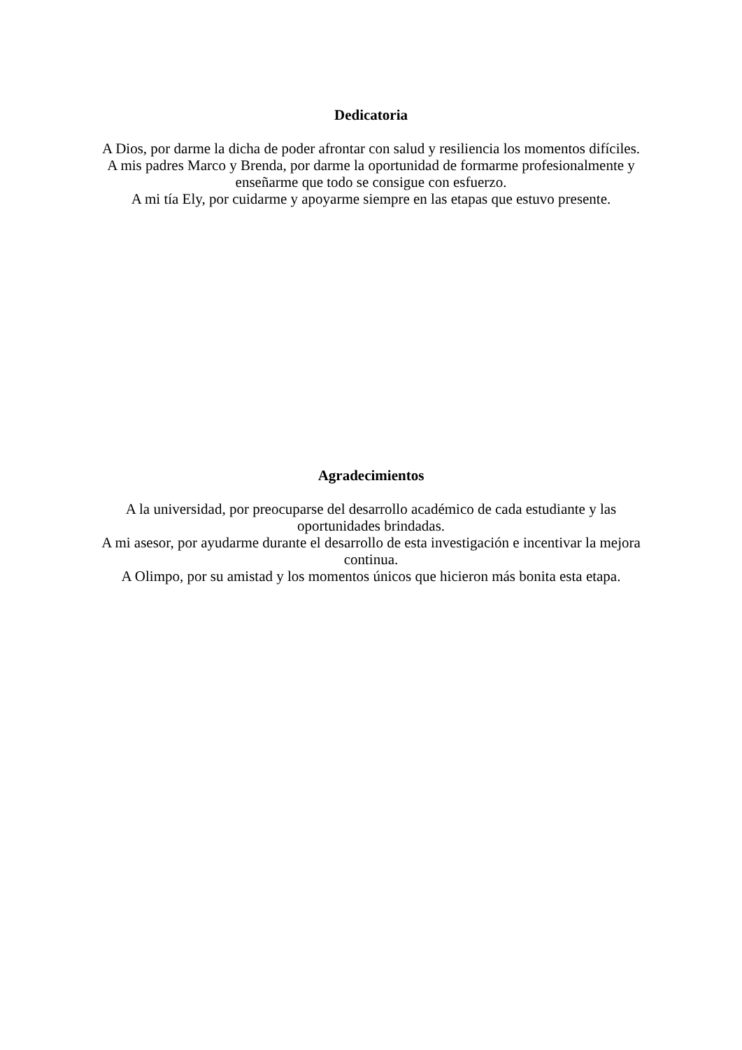Dedicatoria
A Dios, por darme la dicha de poder afrontar con salud y resiliencia los momentos difíciles.
A mis padres Marco y Brenda, por darme la oportunidad de formarme profesionalmente y enseñarme que todo se consigue con esfuerzo.
A mi tía Ely, por cuidarme y apoyarme siempre en las etapas que estuvo presente.
Agradecimientos
A la universidad, por preocuparse del desarrollo académico de cada estudiante y las oportunidades brindadas.
A mi asesor, por ayudarme durante el desarrollo de esta investigación e incentivar la mejora continua.
A Olimpo, por su amistad y los momentos únicos que hicieron más bonita esta etapa.